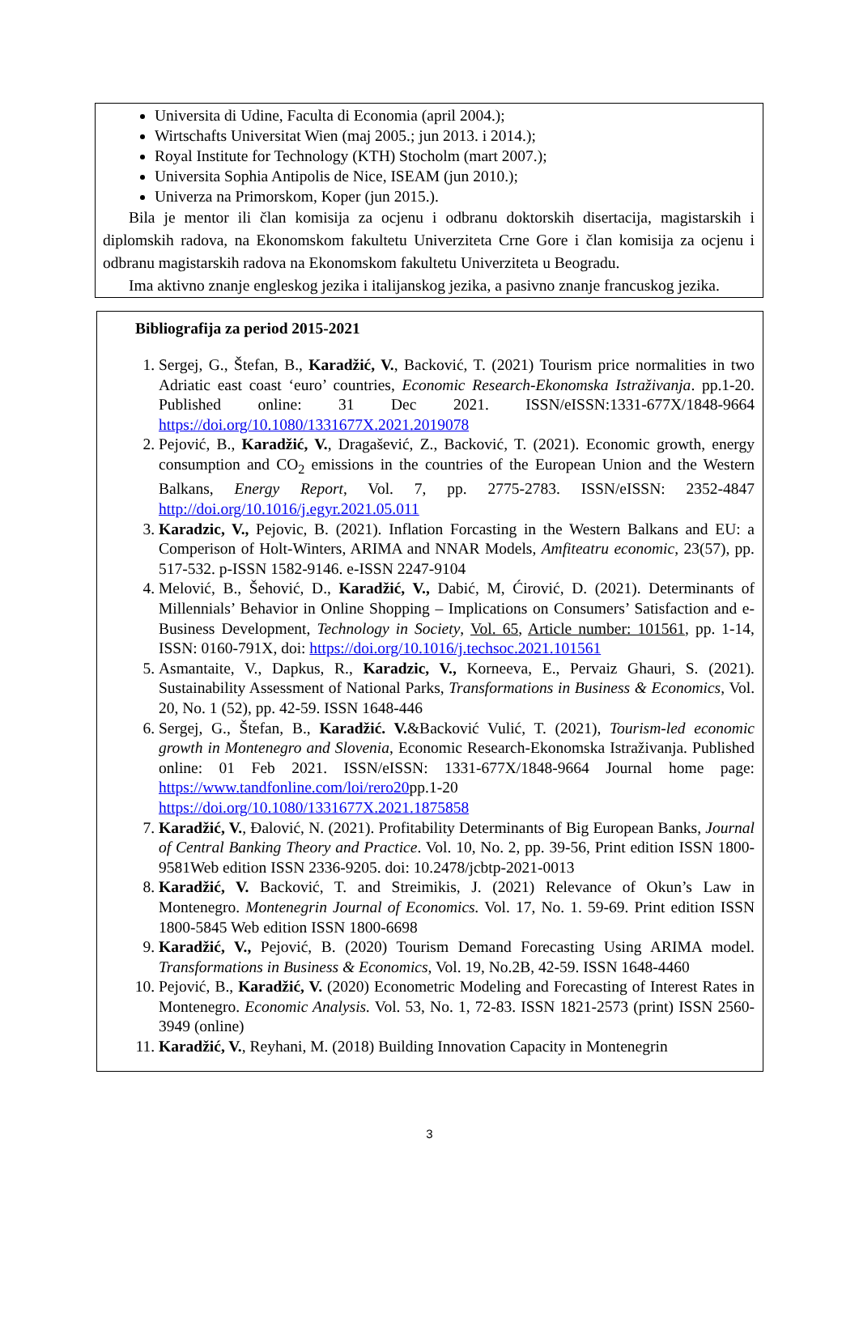Universita di Udine, Faculta di Economia (april 2004.);
Wirtschafts Universitat Wien (maj 2005.; jun 2013. i 2014.);
Royal Institute for Technology (KTH) Stocholm (mart 2007.);
Universita Sophia Antipolis de Nice, ISEAM (jun 2010.);
Univerza na Primorskom, Koper (jun 2015.).
Bila je mentor ili član komisija za ocjenu i odbranu doktorskih disertacija, magistarskih i diplomskih radova, na Ekonomskom fakultetu Univerziteta Crne Gore i član komisija za ocjenu i odbranu magistarskih radova na Ekonomskom fakultetu Univerziteta u Beogradu.
Ima aktivno znanje engleskog jezika i italijanskog jezika, a pasivno znanje francuskog jezika.
Bibliografija za period 2015-2021
1. Sergej, G., Štefan, B., Karadžić, V., Backović, T. (2021) Tourism price normalities in two Adriatic east coast ‘euro’ countries, Economic Research-Ekonomska Istraživanja. pp.1-20. Published online: 31 Dec 2021. ISSN/eISSN:1331-677X/1848-9664 https://doi.org/10.1080/1331677X.2021.2019078
2. Pejović, B., Karadžić, V., Dragašević, Z., Backović, T. (2021). Economic growth, energy consumption and CO<sub>2</sub> emissions in the countries of the European Union and the Western Balkans, Energy Report, Vol. 7, pp. 2775-2783. ISSN/eISSN: 2352-4847 http://doi.org/10.1016/j.egyr.2021.05.011
3. Karadzic, V., Pejovic, B. (2021). Inflation Forcasting in the Western Balkans and EU: a Comperison of Holt-Winters, ARIMA and NNAR Models, Amfiteatru economic, 23(57), pp. 517-532. p-ISSN 1582-9146. e-ISSN 2247-9104
4. Melović, B., Šehović, D., Karadžić, V., Dabić, M, Ćirović, D. (2021). Determinants of Millennials’ Behavior in Online Shopping – Implications on Consumers’ Satisfaction and e-Business Development, Technology in Society, Vol. 65, Article number: 101561, pp. 1-14, ISSN: 0160-791X, doi: https://doi.org/10.1016/j.techsoc.2021.101561
5. Asmantaite, V., Dapkus, R., Karadzic, V., Korneeva, E., Pervaiz Ghauri, S. (2021). Sustainability Assessment of National Parks, Transformations in Business & Economics, Vol. 20, No. 1 (52), pp. 42-59. ISSN 1648-446
6. Sergej, G., Štefan, B., Karadžić. V.&Backović Vulić, T. (2021), Tourism-led economic growth in Montenegro and Slovenia, Economic Research-Ekonomska Istraživanja. Published online: 01 Feb 2021. ISSN/eISSN: 1331-677X/1848-9664 Journal home page: https://www.tandfonline.com/loi/rero20pp.1-20 https://doi.org/10.1080/1331677X.2021.1875858
7. Karadžić, V., Đalović, N. (2021). Profitability Determinants of Big European Banks, Journal of Central Banking Theory and Practice. Vol. 10, No. 2, pp. 39-56, Print edition ISSN 1800-9581Web edition ISSN 2336-9205. doi: 10.2478/jcbtp-2021-0013
8. Karadžić, V. Backović, T. and Streimikis, J. (2021) Relevance of Okun’s Law in Montenegro. Montenegrin Journal of Economics. Vol. 17, No. 1. 59-69. Print edition ISSN 1800-5845 Web edition ISSN 1800-6698
9. Karadžić, V., Pejović, B. (2020) Tourism Demand Forecasting Using ARIMA model. Transformations in Business & Economics, Vol. 19, No.2B, 42-59. ISSN 1648-4460
10. Pejović, B., Karadžić, V. (2020) Econometric Modeling and Forecasting of Interest Rates in Montenegro. Economic Analysis. Vol. 53, No. 1, 72-83. ISSN 1821-2573 (print) ISSN 2560-3949 (online)
11. Karadžić, V., Reyhani, M. (2018) Building Innovation Capacity in Montenegrin
3